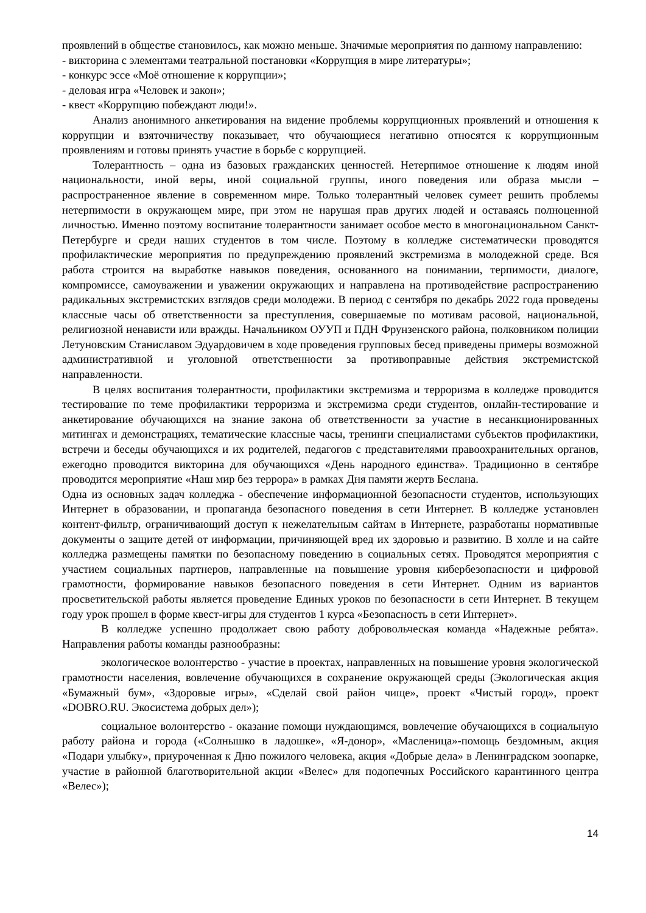проявлений в обществе становилось, как можно меньше. Значимые мероприятия по данному направлению:
- викторина с элементами театральной постановки «Коррупция в мире литературы»;
- конкурс эссе «Моё отношение к коррупции»;
- деловая игра «Человек и закон»;
- квест «Коррупцию побеждают люди!».
Анализ анонимного анкетирования на видение проблемы коррупционных проявлений и отношения к коррупции и взяточничеству показывает, что обучающиеся негативно относятся к коррупционным проявлениям и готовы принять участие в борьбе с коррупцией.
Толерантность – одна из базовых гражданских ценностей. Нетерпимое отношение к людям иной национальности, иной веры, иной социальной группы, иного поведения или образа мысли – распространенное явление в современном мире. Только толерантный человек сумеет решить проблемы нетерпимости в окружающем мире, при этом не нарушая прав других людей и оставаясь полноценной личностью. Именно поэтому воспитание толерантности занимает особое место в многонациональном Санкт-Петербурге и среди наших студентов в том числе. Поэтому в колледже систематически проводятся профилактические мероприятия по предупреждению проявлений экстремизма в молодежной среде. Вся работа строится на выработке навыков поведения, основанного на понимании, терпимости, диалоге, компромиссе, самоуважении и уважении окружающих и направлена на противодействие распространению радикальных экстремистских взглядов среди молодежи. В период с сентября по декабрь 2022 года проведены классные часы об ответственности за преступления, совершаемые по мотивам расовой, национальной, религиозной ненависти или вражды. Начальником ОУУП и ПДН Фрунзенского района, полковником полиции Летуновским Станиславом Эдуардовичем в ходе проведения групповых бесед приведены примеры возможной административной и уголовной ответственности за противоправные действия экстремистской направленности.
В целях воспитания толерантности, профилактики экстремизма и терроризма в колледже проводится тестирование по теме профилактики терроризма и экстремизма среди студентов, онлайн-тестирование и анкетирование обучающихся на знание закона об ответственности за участие в несанкционированных митингах и демонстрациях, тематические классные часы, тренинги специалистами субъектов профилактики, встречи и беседы обучающихся и их родителей, педагогов с представителями правоохранительных органов, ежегодно проводится викторина для обучающихся «День народного единства». Традиционно в сентябре проводится мероприятие «Наш мир без террора» в рамках Дня памяти жертв Беслана.
Одна из основных задач колледжа - обеспечение информационной безопасности студентов, использующих Интернет в образовании, и пропаганда безопасного поведения в сети Интернет. В колледже установлен контент-фильтр, ограничивающий доступ к нежелательным сайтам в Интернете, разработаны нормативные документы о защите детей от информации, причиняющей вред их здоровью и развитию. В холле и на сайте колледжа размещены памятки по безопасному поведению в социальных сетях. Проводятся мероприятия с участием социальных партнеров, направленные на повышение уровня кибербезопасности и цифровой грамотности, формирование навыков безопасного поведения в сети Интернет. Одним из вариантов просветительской работы является проведение Единых уроков по безопасности в сети Интернет. В текущем году урок прошел в форме квест-игры для студентов 1 курса «Безопасность в сети Интернет».
В колледже успешно продолжает свою работу добровольческая команда «Надежные ребята». Направления работы команды разнообразны:
экологическое волонтерство - участие в проектах, направленных на повышение уровня экологической грамотности населения, вовлечение обучающихся в сохранение окружающей среды (Экологическая акция «Бумажный бум», «Здоровые игры», «Сделай свой район чище», проект «Чистый город», проект «DOBRO.RU. Экосистема добрых дел»);
социальное волонтерство - оказание помощи нуждающимся, вовлечение обучающихся в социальную работу района и города («Солнышко в ладошке», «Я-донор», «Масленица»-помощь бездомным, акция «Подари улыбку», приуроченная к Дню пожилого человека, акция «Добрые дела» в Ленинградском зоопарке, участие в районной благотворительной акции «Велес» для подопечных Российского карантинного центра «Велес»);
14